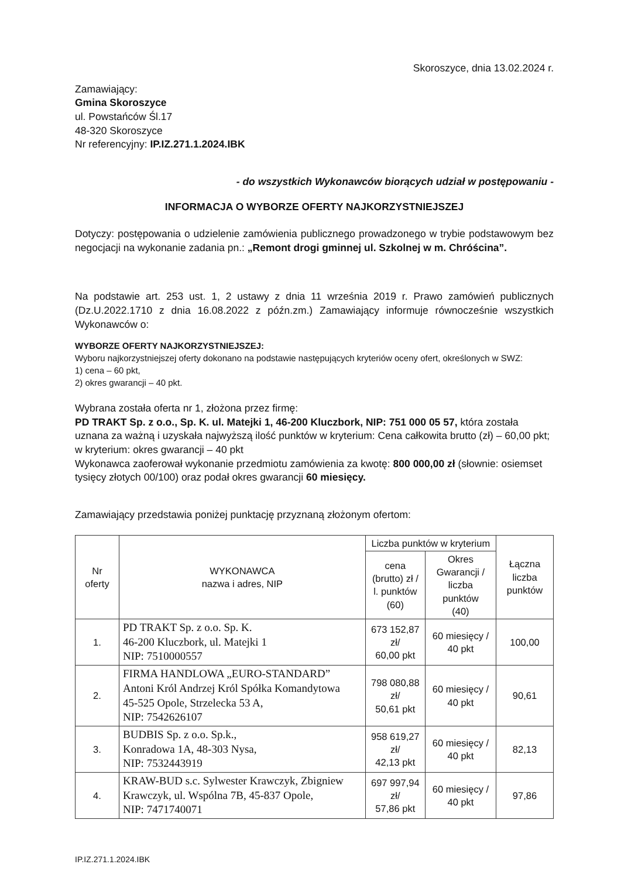Skoroszyce, dnia 13.02.2024 r.
Zamawiający:
Gmina Skoroszyce
ul. Powstańców Śl.17
48-320 Skoroszyce
Nr referencyjny: IP.IZ.271.1.2024.IBK
- do wszystkich Wykonawców biorących udział w postępowaniu -
INFORMACJA O WYBORZE OFERTY NAJKORZYSTNIEJSZEJ
Dotyczy: postępowania o udzielenie zamówienia publicznego prowadzonego w trybie podstawowym bez negocjacji na wykonanie zadania pn.: „Remont drogi gminnej ul. Szkolnej w m. Chróścina”.
Na podstawie art. 253 ust. 1, 2 ustawy z dnia 11 września 2019 r. Prawo zamówień publicznych (Dz.U.2022.1710 z dnia 16.08.2022 z późn.zm.) Zamawiający informuje równocześnie wszystkich Wykonawców o:
WYBORZE OFERTY NAJKORZYSTNIEJSZEJ:
Wyboru najkorzystniejszej oferty dokonano na podstawie następujących kryteriów oceny ofert, określonych w SWZ:
1) cena – 60 pkt,
2) okres gwarancji – 40 pkt.
Wybrana została oferta nr 1, złożona przez firmę:
PD TRAKT Sp. z o.o., Sp. K. ul. Matejki 1, 46-200 Kluczbork, NIP: 751 000 05 57, która została uznana za ważną i uzyskała najwyższą ilość punktów w kryterium: Cena całkowita brutto (zł) – 60,00 pkt; w kryterium: okres gwarancji – 40 pkt
Wykonawca zaoferował wykonanie przedmiotu zamówienia za kwotę: 800 000,00 zł (słownie: osiemset tysięcy złotych 00/100) oraz podał okres gwarancji 60 miesięcy.
Zamawiający przedstawia poniżej punktację przyznaną złożonym ofertom:
| Nr oferty | WYKONAWCA nazwa i adres, NIP | Liczba punktów w kryterium | | Łączna liczba punktów |
| --- | --- | --- | --- | --- |
| | | cena (brutto) zł / l. punktów (60) | Okres Gwarancji / liczba punktów (40) | |
| 1. | PD TRAKT Sp. z o.o. Sp. K. 46-200 Kluczbork, ul. Matejki 1 NIP: 7510000557 | 673 152,87 zł/ 60,00 pkt | 60 miesięcy / 40 pkt | 100,00 |
| 2. | FIRMA HANDLOWA „EURO-STANDARD” Antoni Król Andrzej Król Spółka Komandytowa 45-525 Opole, Strzelecka 53 A, NIP: 7542626107 | 798 080,88 zł/ 50,61 pkt | 60 miesięcy / 40 pkt | 90,61 |
| 3. | BUDBIS Sp. z o.o. Sp.k., Konradowa 1A, 48-303 Nysa, NIP: 7532443919 | 958 619,27 zł/ 42,13 pkt | 60 miesięcy / 40 pkt | 82,13 |
| 4. | KRAW-BUD s.c. Sylwester Krawczyk, Zbigniew Krawczyk, ul. Wspólna 7B, 45-837 Opole, NIP: 7471740071 | 697 997,94 zł/ 57,86 pkt | 60 miesięcy / 40 pkt | 97,86 |
IP.IZ.271.1.2024.IBK